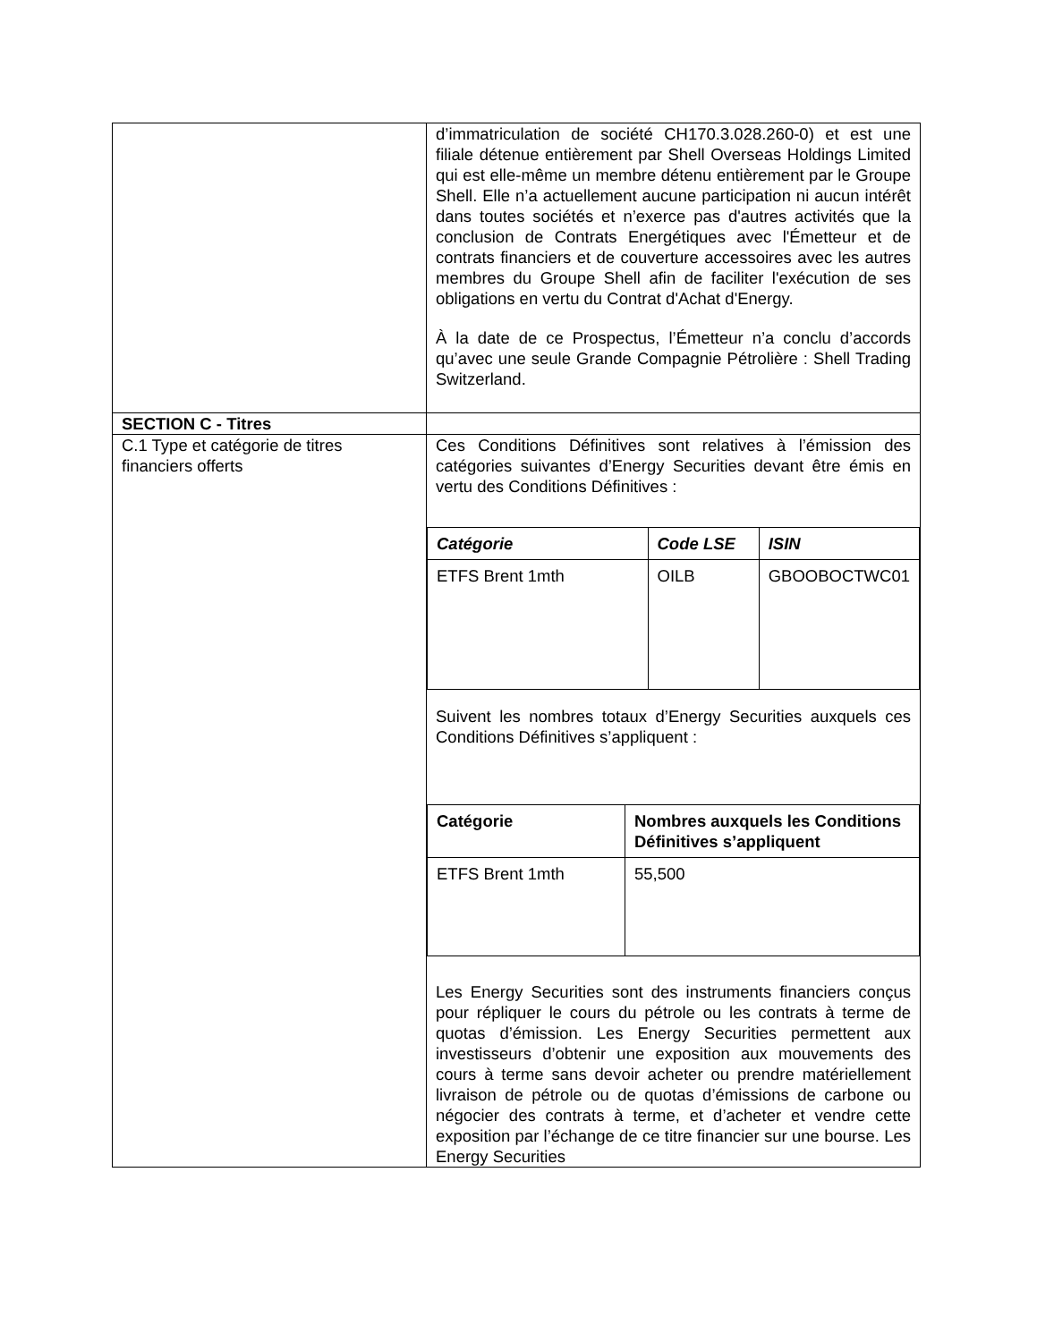| | d’immatriculation de société CH170.3.028.260-0) et est une filiale détenue entièrement par Shell Overseas Holdings Limited qui est elle-même un membre détenu entièrement par le Groupe Shell. Elle n’a actuellement aucune participation ni aucun intérêt dans toutes sociétés et n’exerce pas d'autres activités que la conclusion de Contrats Energétiques avec l'Émetteur et de contrats financiers et de couverture accessoires avec les autres membres du Groupe Shell afin de faciliter l'exécution de ses obligations en vertu du Contrat d'Achat d'Energy. À la date de ce Prospectus, l’Émetteur n’a conclu d’accords qu’avec une seule Grande Compagnie Pétrolière : Shell Trading Switzerland. |
| SECTION C - Titres | |
| C.1 Type et catégorie de titres financiers offerts | Ces Conditions Définitives sont relatives à l’émission des catégories suivantes d’Energy Securities devant être émis en vertu des Conditions Définitives : / Catégorie / Code LSE / ISIN / / --- / --- / --- / / ETFS Brent 1mth / OILB / GBOOBOCTWC01 / Suivent les nombres totaux d’Energy Securities auxquels ces Conditions Définitives s’appliquent : / Catégorie / Nombres auxquels les Conditions Définitives s’appliquent / / --- / --- / / ETFS Brent 1mth / 55,500 / Les Energy Securities sont des instruments financiers conçus pour répliquer le cours du pétrole ou les contrats à terme de quotas d’émission. Les Energy Securities permettent aux investisseurs d’obtenir une exposition aux mouvements des cours à terme sans devoir acheter ou prendre matériellement livraison de pétrole ou de quotas d’émissions de carbone ou négocier des contrats à terme, et d’acheter et vendre cette exposition par l’échange de ce titre financier sur une bourse. Les Energy Securities |